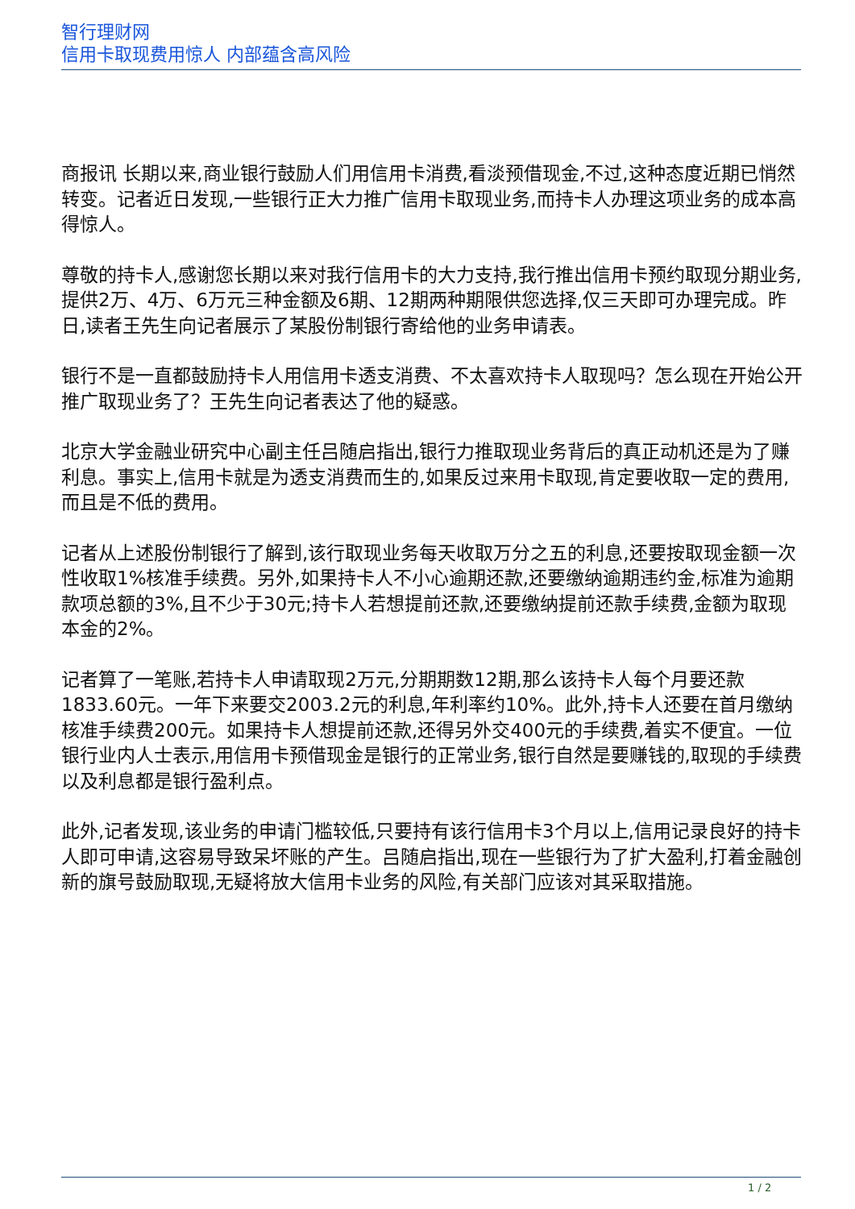智行理财网
信用卡取现费用惊人 内部蕴含高风险
商报讯 长期以来,商业银行鼓励人们用信用卡消费,看淡预借现金,不过,这种态度近期已悄然转变。记者近日发现,一些银行正大力推广信用卡取现业务,而持卡人办理这项业务的成本高得惊人。
尊敬的持卡人,感谢您长期以来对我行信用卡的大力支持,我行推出信用卡预约取现分期业务,提供2万、4万、6万元三种金额及6期、12期两种期限供您选择,仅三天即可办理完成。昨日,读者王先生向记者展示了某股份制银行寄给他的业务申请表。
银行不是一直都鼓励持卡人用信用卡透支消费、不太喜欢持卡人取现吗？怎么现在开始公开推广取现业务了？王先生向记者表达了他的疑惑。
北京大学金融业研究中心副主任吕随启指出,银行力推取现业务背后的真正动机还是为了赚利息。事实上,信用卡就是为透支消费而生的,如果反过来用卡取现,肯定要收取一定的费用,而且是不低的费用。
记者从上述股份制银行了解到,该行取现业务每天收取万分之五的利息,还要按取现金额一次性收取1%核准手续费。另外,如果持卡人不小心逾期还款,还要缴纳逾期违约金,标准为逾期款项总额的3%,且不少于30元;持卡人若想提前还款,还要缴纳提前还款手续费,金额为取现本金的2%。
记者算了一笔账,若持卡人申请取现2万元,分期期数12期,那么该持卡人每个月要还款1833.60元。一年下来要交2003.2元的利息,年利率约10%。此外,持卡人还要在首月缴纳核准手续费200元。如果持卡人想提前还款,还得另外交400元的手续费,着实不便宜。一位银行业内人士表示,用信用卡预借现金是银行的正常业务,银行自然是要赚钱的,取现的手续费以及利息都是银行盈利点。
此外,记者发现,该业务的申请门槛较低,只要持有该行信用卡3个月以上,信用记录良好的持卡人即可申请,这容易导致呆坏账的产生。吕随启指出,现在一些银行为了扩大盈利,打着金融创新的旗号鼓励取现,无疑将放大信用卡业务的风险,有关部门应该对其采取措施。
1 / 2